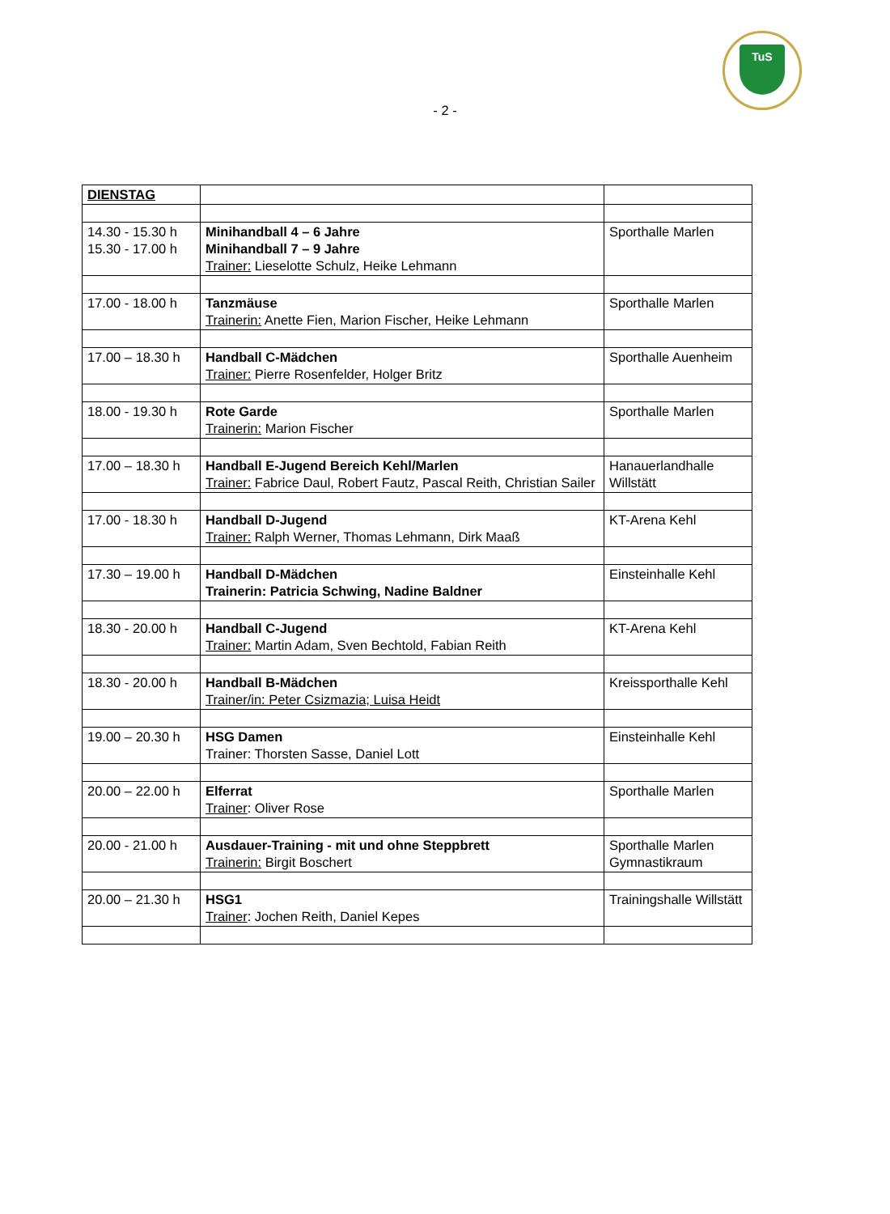TuS
- 2 -
| DIENSTAG | | |
| 14.30 - 15.30 h 15.30 - 17.00 h | Minihandball 4 – 6 Jahre Minihandball 7 – 9 Jahre Trainer: Lieselotte Schulz, Heike Lehmann | Sporthalle Marlen |
| 17.00 - 18.00 h | Tanzmäuse Trainerin: Anette Fien, Marion Fischer, Heike Lehmann | Sporthalle Marlen |
| 17.00 – 18.30 h | Handball C-Mädchen Trainer: Pierre Rosenfelder, Holger Britz | Sporthalle Auenheim |
| 18.00 - 19.30 h | Rote Garde Trainerin: Marion Fischer | Sporthalle Marlen |
| 17.00 – 18.30 h | Handball E-Jugend Bereich Kehl/Marlen Trainer: Fabrice Daul, Robert Fautz, Pascal Reith, Christian Sailer | Hanauerlandhalle Willstätt |
| 17.00 - 18.30 h | Handball D-Jugend Trainer: Ralph Werner, Thomas Lehmann, Dirk Maaß | KT-Arena Kehl |
| 17.30 – 19.00 h | Handball D-Mädchen Trainerin: Patricia Schwing, Nadine Baldner | Einsteinhalle Kehl |
| 18.30 - 20.00 h | Handball C-Jugend Trainer: Martin Adam, Sven Bechtold, Fabian Reith | KT-Arena Kehl |
| 18.30 - 20.00 h | Handball B-Mädchen Trainer/in: Peter Csizmazia; Luisa Heidt | Kreissporthalle Kehl |
| 19.00 – 20.30 h | HSG Damen Trainer: Thorsten Sasse, Daniel Lott | Einsteinhalle Kehl |
| 20.00 – 22.00 h | Elferrat Trainer : Oliver Rose | Sporthalle Marlen |
| 20.00 - 21.00 h | Ausdauer-Training - mit und ohne Steppbrett Trainerin: Birgit Boschert | Sporthalle Marlen Gymnastikraum |
| 20.00 – 21.30 h | HSG1 Trainer : Jochen Reith, Daniel Kepes | Trainingshalle Willstätt |